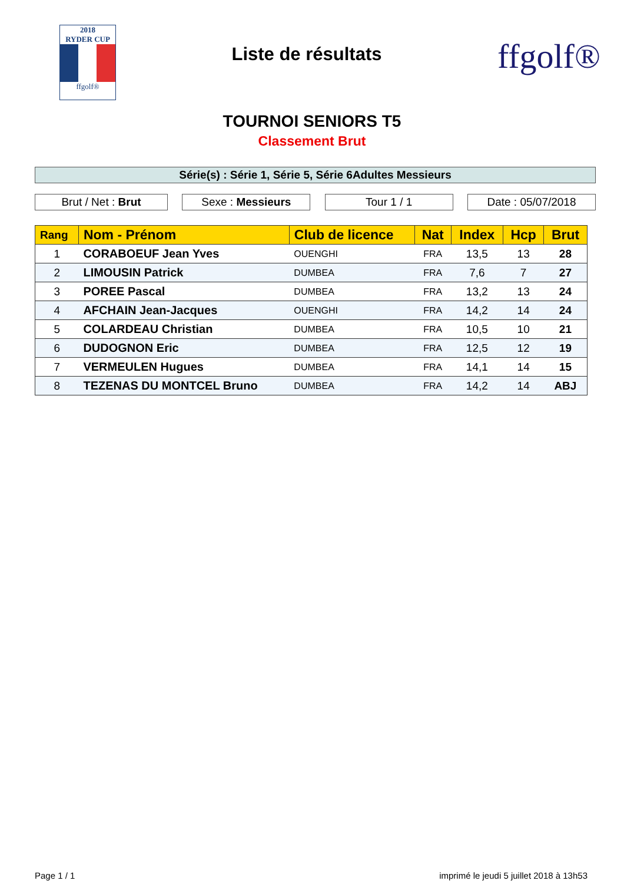2018
RYDER CUP
ffgolf®
Liste de résultats
ffgolf®
TOURNOI SENIORS T5
Classement Brut
Série(s) : Série 1, Série 5, Série 6Adultes Messieurs
Brut / Net : Brut Sexe : Messieurs Tour 1 / 1 Date : 05/07/2018
| Rang | Nom - Prénom | Club de licence | Nat | Index | Hcp | Brut |
| --- | --- | --- | --- | --- | --- | --- |
| 1 | CORABOEUF Jean Yves | OUENGHI | FRA | 13,5 | 13 | 28 |
| 2 | LIMOUSIN Patrick | DUMBEA | FRA | 7,6 | 7 | 27 |
| 3 | POREE Pascal | DUMBEA | FRA | 13,2 | 13 | 24 |
| 4 | AFCHAIN Jean-Jacques | OUENGHI | FRA | 14,2 | 14 | 24 |
| 5 | COLARDEAU Christian | DUMBEA | FRA | 10,5 | 10 | 21 |
| 6 | DUDOGNON Eric | DUMBEA | FRA | 12,5 | 12 | 19 |
| 7 | VERMEULEN Hugues | DUMBEA | FRA | 14,1 | 14 | 15 |
| 8 | TEZENAS DU MONTCEL Bruno | DUMBEA | FRA | 14,2 | 14 | ABJ |
Page 1 / 1 imprimé le jeudi 5 juillet 2018 à 13h53